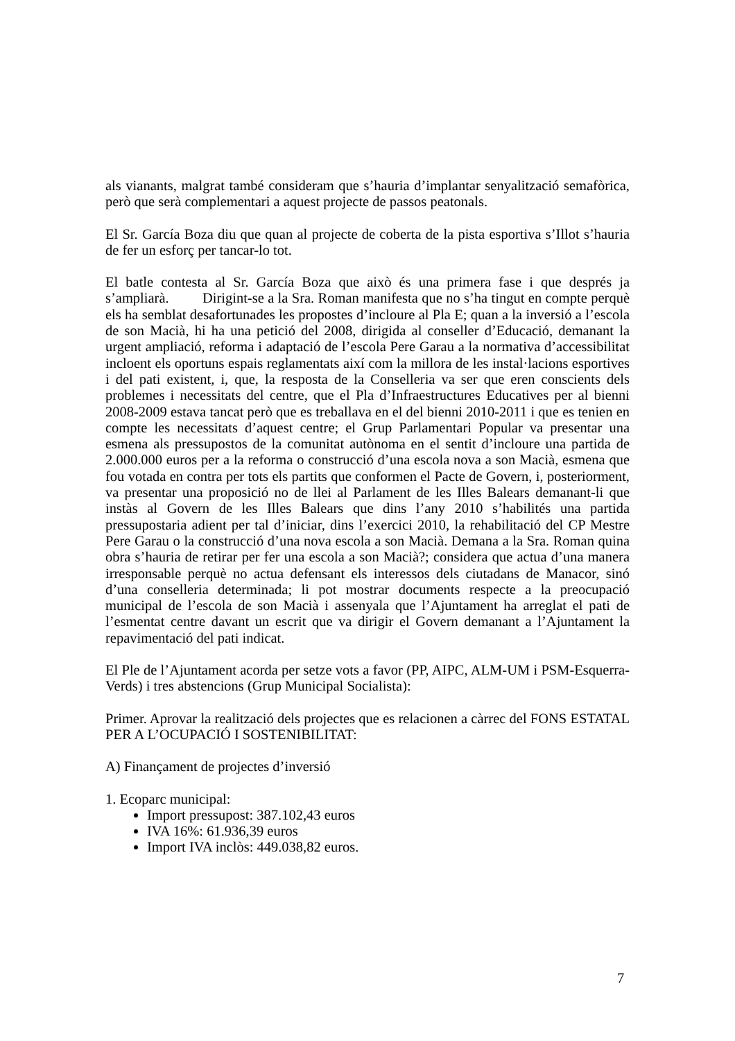als vianants, malgrat també consideram que s’hauria d’implantar senyalització semafòrica, però que serà complementari a aquest projecte de passos peatonals.
El Sr. García Boza diu que quan al projecte de coberta de la pista esportiva s’Illot s’hauria de fer un esforç per tancar-lo tot.
El batle contesta al Sr. García Boza que això és una primera fase i que després ja s’ampliarà. Dirigint-se a la Sra. Roman manifesta que no s’ha tingut en compte perquè els ha semblat desafortunades les propostes d’incloure al Pla E; quan a la inversió a l’escola de son Macià, hi ha una petició del 2008, dirigida al conseller d’Educació, demanant la urgent ampliació, reforma i adaptació de l’escola Pere Garau a la normativa d’accessibilitat incloent els oportuns espais reglamentats així com la millora de les instal·lacions esportives i del pati existent, i, que, la resposta de la Conselleria va ser que eren conscients dels problemes i necessitats del centre, que el Pla d’Infraestructures Educatives per al bienni 2008-2009 estava tancat però que es treballava en el del bienni 2010-2011 i que es tenien en compte les necessitats d’aquest centre; el Grup Parlamentari Popular va presentar una esmena als pressupostos de la comunitat autònoma en el sentit d’incloure una partida de 2.000.000 euros per a la reforma o construcció d’una escola nova a son Macià, esmena que fou votada en contra per tots els partits que conformen el Pacte de Govern, i, posteriorment, va presentar una proposició no de llei al Parlament de les Illes Balears demanant-li que instàs al Govern de les Illes Balears que dins l’any 2010 s’habilités una partida pressupostaria adient per tal d’iniciar, dins l’exercici 2010, la rehabilitació del CP Mestre Pere Garau o la construcció d’una nova escola a son Macià. Demana a la Sra. Roman quina obra s’hauria de retirar per fer una escola a son Macià?; considera que actua d’una manera irresponsable perquè no actua defensant els interessos dels ciutadans de Manacor, sinó d’una conselleria determinada; li pot mostrar documents respecte a la preocupació municipal de l’escola de son Macià i assenyala que l’Ajuntament ha arreglat el pati de l’esmentat centre davant un escrit que va dirigir el Govern demanant a l’Ajuntament la repavimentació del pati indicat.
El Ple de l’Ajuntament acorda per setze vots a favor (PP, AIPC, ALM-UM i PSM-Esquerra-Verds) i tres abstencions (Grup Municipal Socialista):
Primer. Aprovar la realització dels projectes que es relacionen a càrrec del FONS ESTATAL PER A L’OCUPACIÓ I SOSTENIBILITAT:
A) Finançament de projectes d’inversió
1. Ecoparc municipal:
Import pressupost: 387.102,43 euros
IVA 16%: 61.936,39 euros
Import IVA inclòs: 449.038,82 euros.
7